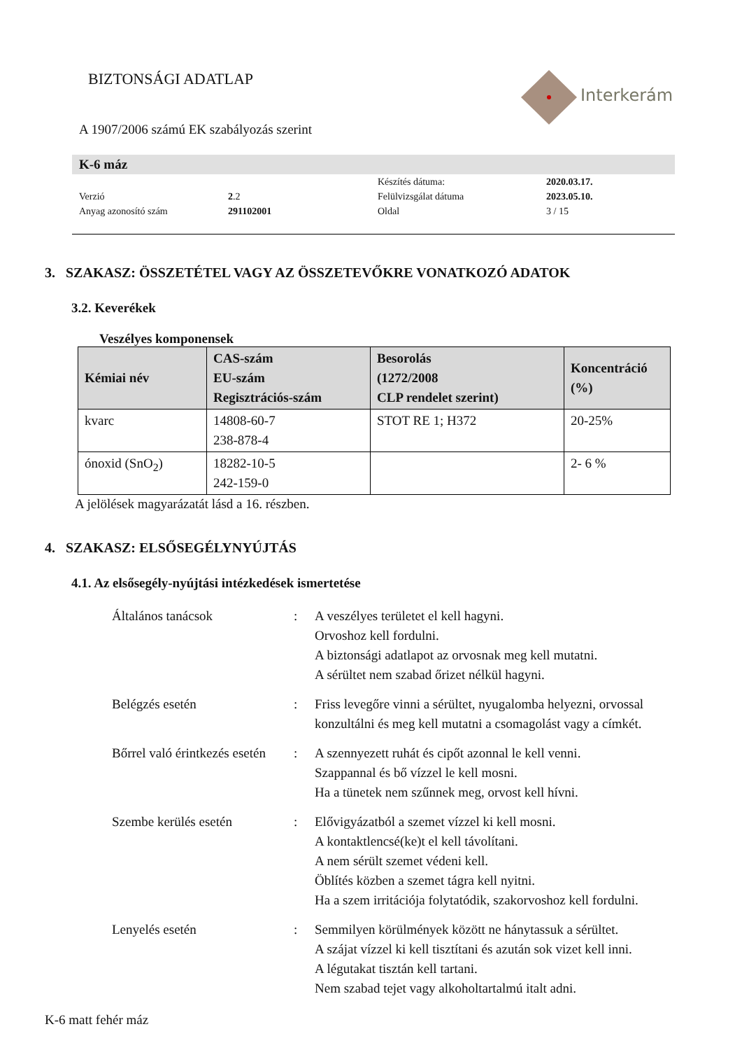BIZTONSÁGI ADATLAP Interkerám
A 1907/2006 számú EK szabályozás szerint
K-6 máz
| | | Készítés dátuma: | 2020.03.17. |
| Verzió | 2 .2 | Felülvizsgálat dátuma | 2023.05.10. |
| Anyag azonosító szám | 291102001 | Oldal | 3 / 15 |
3. SZAKASZ: ÖSSZETÉTEL VAGY AZ ÖSSZETEVŐKRE VONATKOZÓ ADATOK
3.2. Keverékek
Veszélyes komponensek
| Kémiai név | CAS-szám EU-szám Regisztrációs-szám | Besorolás (1272/2008 CLP rendelet szerint) | Koncentráció (%) |
| --- | --- | --- | --- |
| kvarc | 14808-60-7 238-878-4 | STOT RE 1; H372 | 20-25% |
| ónoxid (SnO<sub>2</sub>) | 18282-10-5 242-159-0 | | 2- 6 % |
A jelölések magyarázatát lásd a 16. részben.
4. SZAKASZ: ELSŐSEGÉLYNYÚJTÁS
4.1. Az elsősegély-nyújtási intézkedések ismertetése
Általános tanácsok
:
A veszélyes területet el kell hagyni.
Orvoshoz kell fordulni.
A biztonsági adatlapot az orvosnak meg kell mutatni.
A sérültet nem szabad őrizet nélkül hagyni.
Belégzés esetén
:
Friss levegőre vinni a sérültet, nyugalomba helyezni, orvossal konzultálni és meg kell mutatni a csomagolást vagy a címkét.
Bőrrel való érintkezés esetén
:
A szennyezett ruhát és cipőt azonnal le kell venni.
Szappannal és bő vízzel le kell mosni.
Ha a tünetek nem szűnnek meg, orvost kell hívni.
Szembe kerülés esetén
:
Elővigyázatból a szemet vízzel ki kell mosni.
A kontaktlencsé(ke)t el kell távolítani.
A nem sérült szemet védeni kell.
Öblítés közben a szemet tágra kell nyitni.
Ha a szem irritációja folytatódik, szakorvoshoz kell fordulni.
Lenyelés esetén
:
Semmilyen körülmények között ne hánytassuk a sérültet.
A szájat vízzel ki kell tisztítani és azután sok vizet kell inni.
A légutakat tisztán kell tartani.
Nem szabad tejet vagy alkoholtartalmú italt adni.
K-6 matt fehér máz